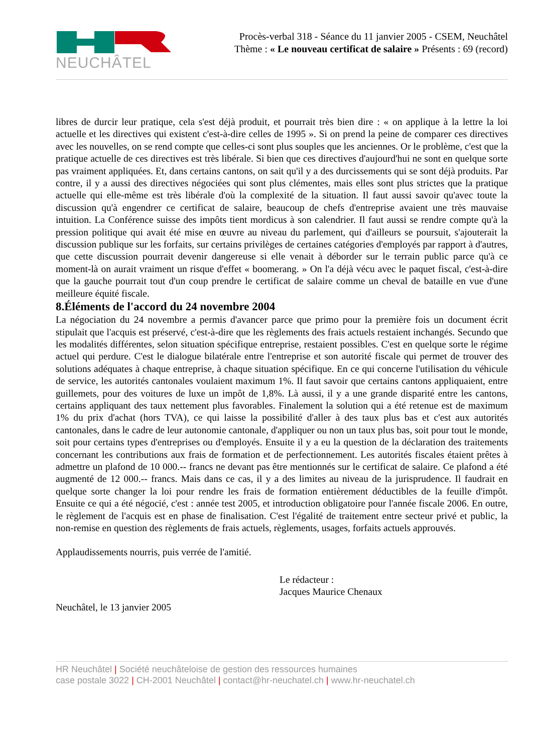NEUCHÂTEL
Procès-verbal 318 - Séance du 11 janvier 2005 - CSEM, Neuchâtel
Thème : « Le nouveau certificat de salaire » Présents : 69 (record)
libres de durcir leur pratique, cela s'est déjà produit, et pourrait très bien dire : « on applique à la lettre la loi actuelle et les directives qui existent c'est-à-dire celles de 1995 ». Si on prend la peine de comparer ces directives avec les nouvelles, on se rend compte que celles-ci sont plus souples que les anciennes. Or le problème, c'est que la pratique actuelle de ces directives est très libérale. Si bien que ces directives d'aujourd'hui ne sont en quelque sorte pas vraiment appliquées. Et, dans certains cantons, on sait qu'il y a des durcissements qui se sont déjà produits. Par contre, il y a aussi des directives négociées qui sont plus clémentes, mais elles sont plus strictes que la pratique actuelle qui elle-même est très libérale d'où la complexité de la situation. Il faut aussi savoir qu'avec toute la discussion qu'à engendrer ce certificat de salaire, beaucoup de chefs d'entreprise avaient une très mauvaise intuition. La Conférence suisse des impôts tient mordicus à son calendrier. Il faut aussi se rendre compte qu'à la pression politique qui avait été mise en œuvre au niveau du parlement, qui d'ailleurs se poursuit, s'ajouterait la discussion publique sur les forfaits, sur certains privilèges de certaines catégories d'employés par rapport à d'autres, que cette discussion pourrait devenir dangereuse si elle venait à déborder sur le terrain public parce qu'à ce moment-là on aurait vraiment un risque d'effet « boomerang. » On l'a déjà vécu avec le paquet fiscal, c'est-à-dire que la gauche pourrait tout d'un coup prendre le certificat de salaire comme un cheval de bataille en vue d'une meilleure équité fiscale.
8.Éléments de l'accord du 24 novembre 2004
La négociation du 24 novembre a permis d'avancer parce que primo pour la première fois un document écrit stipulait que l'acquis est préservé, c'est-à-dire que les règlements des frais actuels restaient inchangés. Secundo que les modalités différentes, selon situation spécifique entreprise, restaient possibles. C'est en quelque sorte le régime actuel qui perdure. C'est le dialogue bilatérale entre l'entreprise et son autorité fiscale qui permet de trouver des solutions adéquates à chaque entreprise, à chaque situation spécifique. En ce qui concerne l'utilisation du véhicule de service, les autorités cantonales voulaient maximum 1%. Il faut savoir que certains cantons appliquaient, entre guillemets, pour des voitures de luxe un impôt de 1,8%. Là aussi, il y a une grande disparité entre les cantons, certains appliquant des taux nettement plus favorables. Finalement la solution qui a été retenue est de maximum 1% du prix d'achat (hors TVA), ce qui laisse la possibilité d'aller à des taux plus bas et c'est aux autorités cantonales, dans le cadre de leur autonomie cantonale, d'appliquer ou non un taux plus bas, soit pour tout le monde, soit pour certains types d'entreprises ou d'employés. Ensuite il y a eu la question de la déclaration des traitements concernant les contributions aux frais de formation et de perfectionnement. Les autorités fiscales étaient prêtes à admettre un plafond de 10 000.-- francs ne devant pas être mentionnés sur le certificat de salaire. Ce plafond a été augmenté de 12 000.-- francs. Mais dans ce cas, il y a des limites au niveau de la jurisprudence. Il faudrait en quelque sorte changer la loi pour rendre les frais de formation entièrement déductibles de la feuille d'impôt. Ensuite ce qui a été négocié, c'est : année test 2005, et introduction obligatoire pour l'année fiscale 2006. En outre, le règlement de l'acquis est en phase de finalisation. C'est l'égalité de traitement entre secteur privé et public, la non-remise en question des règlements de frais actuels, règlements, usages, forfaits actuels approuvés.
Applaudissements nourris, puis verrée de l'amitié.
Le rédacteur :
Jacques Maurice Chenaux
Neuchâtel, le 13 janvier 2005
HR Neuchâtel | Société neuchâteloise de gestion des ressources humaines
case postale 3022 | CH-2001 Neuchâtel | contact@hr-neuchatel.ch | www.hr-neuchatel.ch